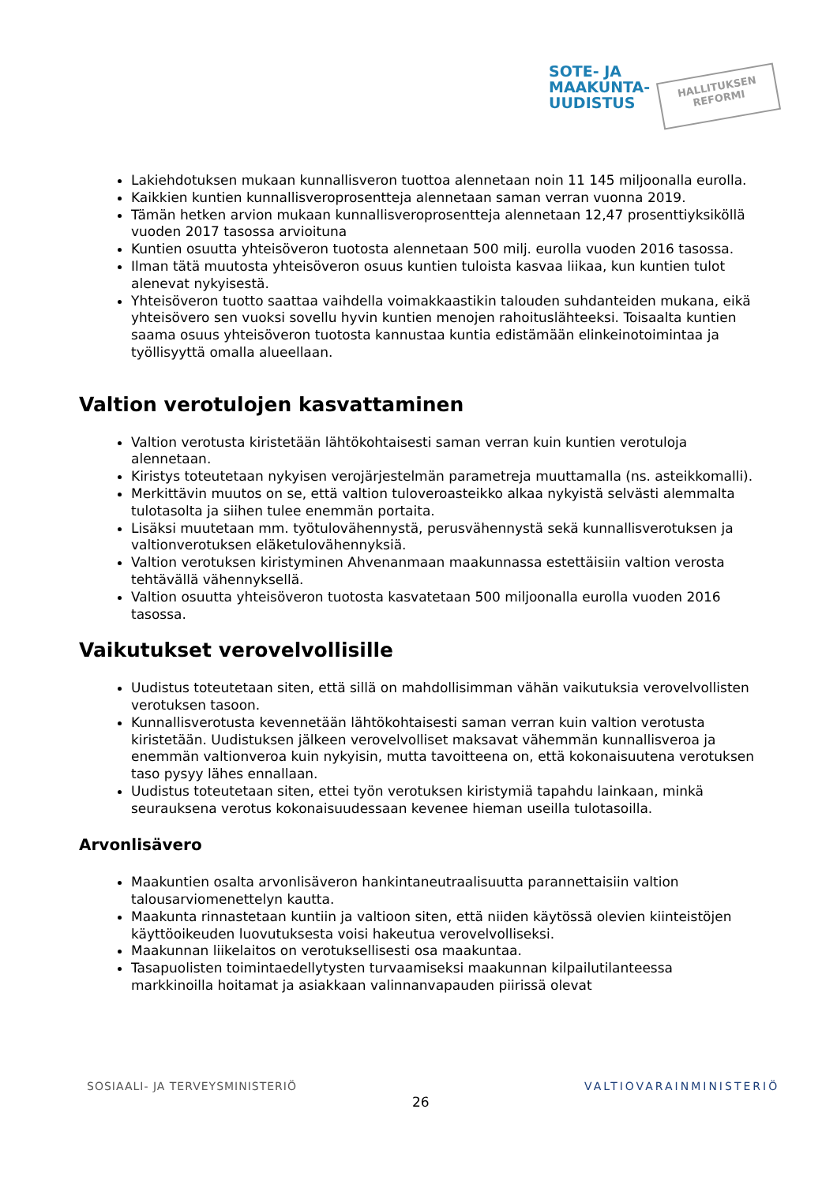SOTE- JA
MAAKUNTA-
UUDISTUS
HALLITUKSEN
REFORMI
Lakiehdotuksen mukaan kunnallisveron tuottoa alennetaan noin 11 145 miljoonalla eurolla.
Kaikkien kuntien kunnallisveroprosentteja alennetaan saman verran vuonna 2019.
Tämän hetken arvion mukaan kunnallisveroprosentteja alennetaan 12,47 prosenttiyksiköllä vuoden 2017 tasossa arvioituna
Kuntien osuutta yhteisöveron tuotosta alennetaan 500 milj. eurolla vuoden 2016 tasossa.
Ilman tätä muutosta yhteisöveron osuus kuntien tuloista kasvaa liikaa, kun kuntien tulot alenevat nykyisestä.
Yhteisöveron tuotto saattaa vaihdella voimakkaastikin talouden suhdanteiden mukana, eikä yhteisövero sen vuoksi sovellu hyvin kuntien menojen rahoituslähteeksi. Toisaalta kuntien saama osuus yhteisöveron tuotosta kannustaa kuntia edistämään elinkeinotoimintaa ja työllisyyttä omalla alueellaan.
Valtion verotulojen kasvattaminen
Valtion verotusta kiristetään lähtökohtaisesti saman verran kuin kuntien verotuloja alennetaan.
Kiristys toteutetaan nykyisen verojärjestelmän parametreja muuttamalla (ns. asteikkomalli).
Merkittävin muutos on se, että valtion tuloveroasteikko alkaa nykyistä selvästi alemmalta tulotasolta ja siihen tulee enemmän portaita.
Lisäksi muutetaan mm. työtulovähennystä, perusvähennystä sekä kunnallisverotuksen ja valtionverotuksen eläketulovähennyksiä.
Valtion verotuksen kiristyminen Ahvenanmaan maakunnassa estettäisiin valtion verosta tehtävällä vähennyksellä.
Valtion osuutta yhteisöveron tuotosta kasvatetaan 500 miljoonalla eurolla vuoden 2016 tasossa.
Vaikutukset verovelvollisille
Uudistus toteutetaan siten, että sillä on mahdollisimman vähän vaikutuksia verovelvollisten verotuksen tasoon.
Kunnallisverotusta kevennetään lähtökohtaisesti saman verran kuin valtion verotusta kiristetään. Uudistuksen jälkeen verovelvolliset maksavat vähemmän kunnallisveroa ja enemmän valtionveroa kuin nykyisin, mutta tavoitteena on, että kokonaisuutena verotuksen taso pysyy lähes ennallaan.
Uudistus toteutetaan siten, ettei työn verotuksen kiristymiä tapahdu lainkaan, minkä seurauksena verotus kokonaisuudessaan kevenee hieman useilla tulotasoilla.
Arvonlisävero
Maakuntien osalta arvonlisäveron hankintaneutraalisuutta parannettaisiin valtion talousarviomenettelyn kautta.
Maakunta rinnastetaan kuntiin ja valtioon siten, että niiden käytössä olevien kiinteistöjen käyttöoikeuden luovutuksesta voisi hakeutua verovelvolliseksi.
Maakunnan liikelaitos on verotuksellisesti osa maakuntaa.
Tasapuolisten toimintaedellytysten turvaamiseksi maakunnan kilpailutilanteessa markkinoilla hoitamat ja asiakkaan valinnanvapauden piirissä olevat
SOSIAALI- JA TERVEYSMINISTERIÖ
26
VALTIOVARAINMINISTERIÖ